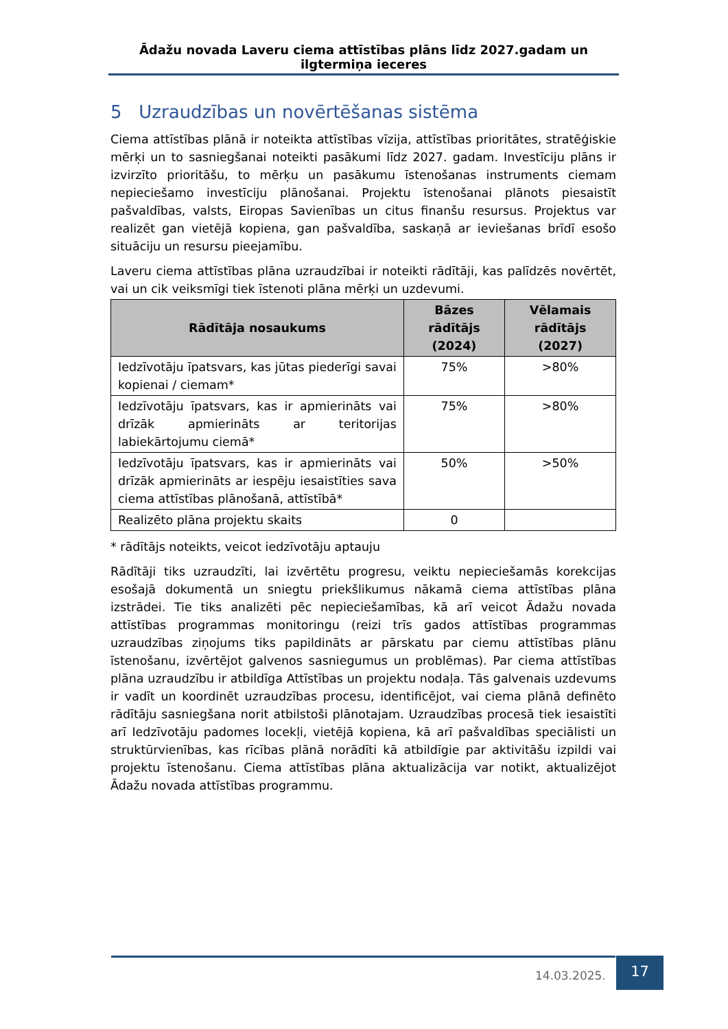Ādažu novada Laveru ciema attīstības plāns līdz 2027.gadam un ilgtermiņa ieceres
5 Uzraudzības un novērtēšanas sistēma
Ciema attīstības plānā ir noteikta attīstības vīzija, attīstības prioritātes, stratēģiskie mērķi un to sasniegšanai noteikti pasākumi līdz 2027. gadam. Investīciju plāns ir izvirzīto prioritāšu, to mērķu un pasākumu īstenošanas instruments ciemam nepieciešamo investīciju plānošanai. Projektu īstenošanai plānots piesaistīt pašvaldības, valsts, Eiropas Savienības un citus finanšu resursus. Projektus var realizēt gan vietējā kopiena, gan pašvaldība, saskaņā ar ieviešanas brīdī esošo situāciju un resursu pieejamību.
Laveru ciema attīstības plāna uzraudzībai ir noteikti rādītāji, kas palīdzēs novērtēt, vai un cik veiksmīgi tiek īstenoti plāna mērķi un uzdevumi.
| Rādītāja nosaukums | Bāzes rādītājs (2024) | Vēlamais rādītājs (2027) |
| --- | --- | --- |
| Iedzīvotāju īpatsvars, kas jūtas piederīgi savai kopienai / ciemam* | 75% | >80% |
| Iedzīvotāju īpatsvars, kas ir apmierināts vai drīzāk apmierināts ar teritorijas labiekārtojumu ciemā* | 75% | >80% |
| Iedzīvotāju īpatsvars, kas ir apmierināts vai drīzāk apmierināts ar iespēju iesaistīties sava ciema attīstības plānošanā, attīstībā* | 50% | >50% |
| Realizēto plāna projektu skaits | 0 | |
* rādītājs noteikts, veicot iedzīvotāju aptauju
Rādītāji tiks uzraudzīti, lai izvērtētu progresu, veiktu nepieciešamās korekcijas esošajā dokumentā un sniegtu priekšlikumus nākamā ciema attīstības plāna izstrādei. Tie tiks analizēti pēc nepieciešamības, kā arī veicot Ādažu novada attīstības programmas monitoringu (reizi trīs gados attīstības programmas uzraudzības ziņojums tiks papildināts ar pārskatu par ciemu attīstības plānu īstenošanu, izvērtējot galvenos sasniegumus un problēmas). Par ciema attīstības plāna uzraudzību ir atbildīga Attīstības un projektu nodaļa. Tās galvenais uzdevums ir vadīt un koordinēt uzraudzības procesu, identificējot, vai ciema plānā definēto rādītāju sasniegšana norit atbilstoši plānotajam. Uzraudzības procesā tiek iesaistīti arī Iedzīvotāju padomes locekļi, vietējā kopiena, kā arī pašvaldības speciālisti un struktūrvienības, kas rīcības plānā norādīti kā atbildīgie par aktivitāšu izpildi vai projektu īstenošanu. Ciema attīstības plāna aktualizācija var notikt, aktualizējot Ādažu novada attīstības programmu.
14.03.2025.
17